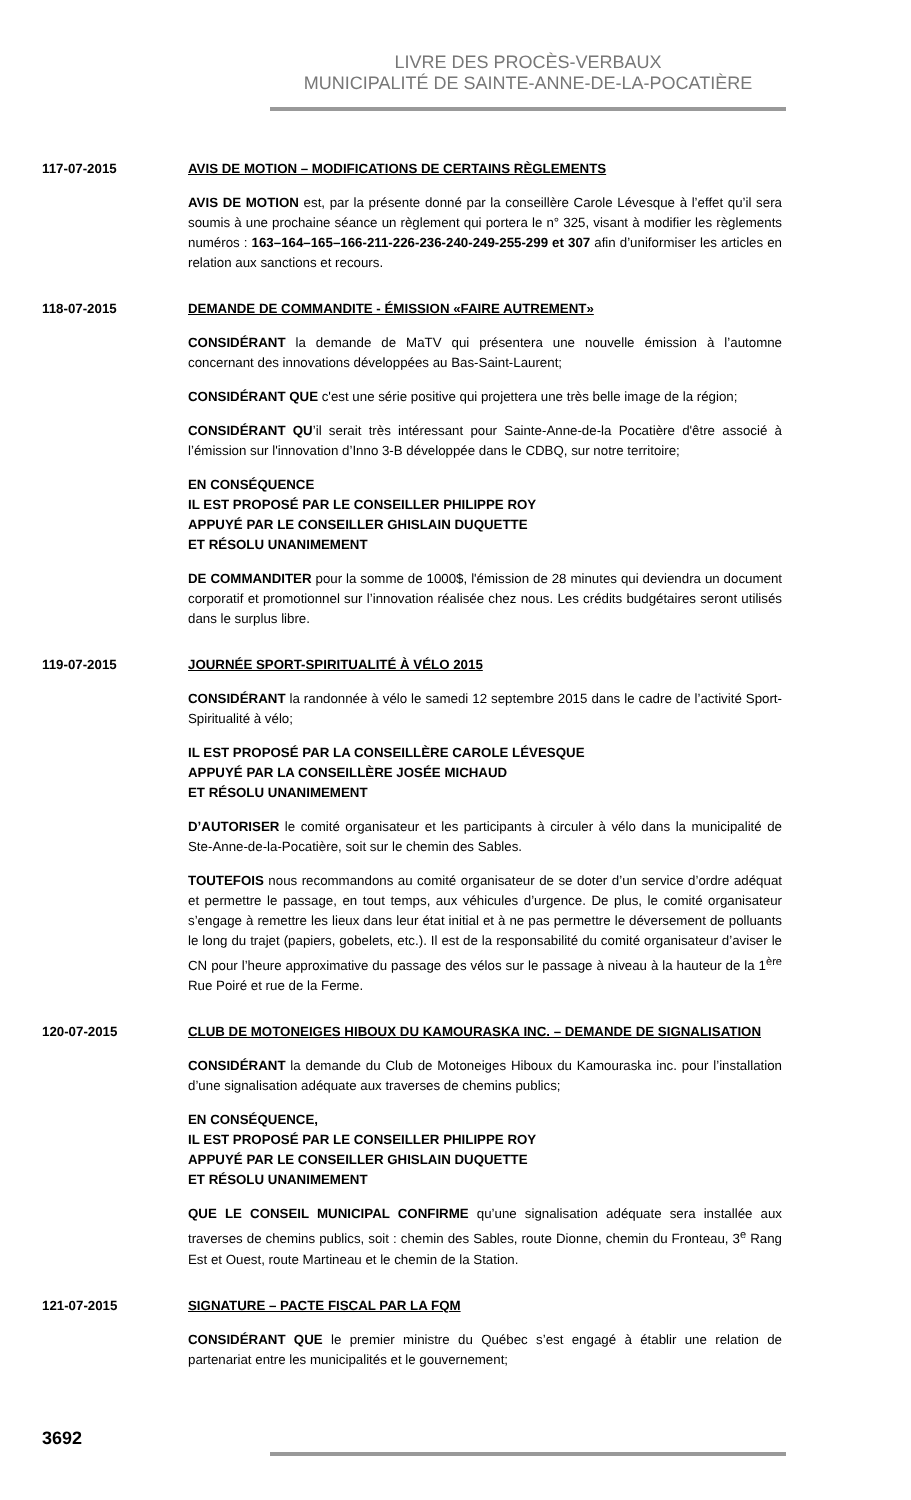LIVRE DES PROCÈS-VERBAUX
MUNICIPALITÉ DE SAINTE-ANNE-DE-LA-POCATIÈRE
117-07-2015 AVIS DE MOTION – MODIFICATIONS DE CERTAINS RÈGLEMENTS
AVIS DE MOTION est, par la présente donné par la conseillère Carole Lévesque à l’effet qu’il sera soumis à une prochaine séance un règlement qui portera le n° 325, visant à modifier les règlements numéros : 163–164–165–166-211-226-236-240-249-255-299 et 307 afin d’uniformiser les articles en relation aux sanctions et recours.
118-07-2015 DEMANDE DE COMMANDITE - ÉMISSION «FAIRE AUTREMENT»
CONSIDÉRANT la demande de MaTV qui présentera une nouvelle émission à l’automne concernant des innovations développées au Bas-Saint-Laurent;
CONSIDÉRANT QUE c'est une série positive qui projettera une très belle image de la région;
CONSIDÉRANT QU’il serait très intéressant pour Sainte-Anne-de-la Pocatière d'être associé à l’émission sur l'innovation d’Inno 3-B développée dans le CDBQ, sur notre territoire;
EN CONSÉQUENCE
IL EST PROPOSÉ PAR LE CONSEILLER PHILIPPE ROY
APPUYÉ PAR LE CONSEILLER GHISLAIN DUQUETTE
ET RÉSOLU UNANIMEMENT
DE COMMANDITER pour la somme de 1000$, l'émission de 28 minutes qui deviendra un document corporatif et promotionnel sur l’innovation réalisée chez nous. Les crédits budgétaires seront utilisés dans le surplus libre.
119-07-2015 JOURNÉE SPORT-SPIRITUALITÉ À VÉLO 2015
CONSIDÉRANT la randonnée à vélo le samedi 12 septembre 2015 dans le cadre de l’activité Sport-Spiritualité à vélo;
IL EST PROPOSÉ PAR LA CONSEILLÈRE CAROLE LÉVESQUE
APPUYÉ PAR LA CONSEILLÈRE JOSÉE MICHAUD
ET RÉSOLU UNANIMEMENT
D’AUTORISER le comité organisateur et les participants à circuler à vélo dans la municipalité de Ste-Anne-de-la-Pocatière, soit sur le chemin des Sables.
TOUTEFOIS nous recommandons au comité organisateur de se doter d’un service d’ordre adéquat et permettre le passage, en tout temps, aux véhicules d’urgence. De plus, le comité organisateur s’engage à remettre les lieux dans leur état initial et à ne pas permettre le déversement de polluants le long du trajet (papiers, gobelets, etc.). Il est de la responsabilité du comité organisateur d’aviser le CN pour l’heure approximative du passage des vélos sur le passage à niveau à la hauteur de la 1<sup>ère</sup> Rue Poiré et rue de la Ferme.
120-07-2015 CLUB DE MOTONEIGES HIBOUX DU KAMOURASKA INC. – DEMANDE DE SIGNALISATION
CONSIDÉRANT la demande du Club de Motoneiges Hiboux du Kamouraska inc. pour l’installation d’une signalisation adéquate aux traverses de chemins publics;
EN CONSÉQUENCE,
IL EST PROPOSÉ PAR LE CONSEILLER PHILIPPE ROY
APPUYÉ PAR LE CONSEILLER GHISLAIN DUQUETTE
ET RÉSOLU UNANIMEMENT
QUE LE CONSEIL MUNICIPAL CONFIRME qu’une signalisation adéquate sera installée aux traverses de chemins publics, soit : chemin des Sables, route Dionne, chemin du Fronteau, 3<sup>e</sup> Rang Est et Ouest, route Martineau et le chemin de la Station.
121-07-2015 SIGNATURE – PACTE FISCAL PAR LA FQM
CONSIDÉRANT QUE le premier ministre du Québec s’est engagé à établir une relation de partenariat entre les municipalités et le gouvernement;
3692